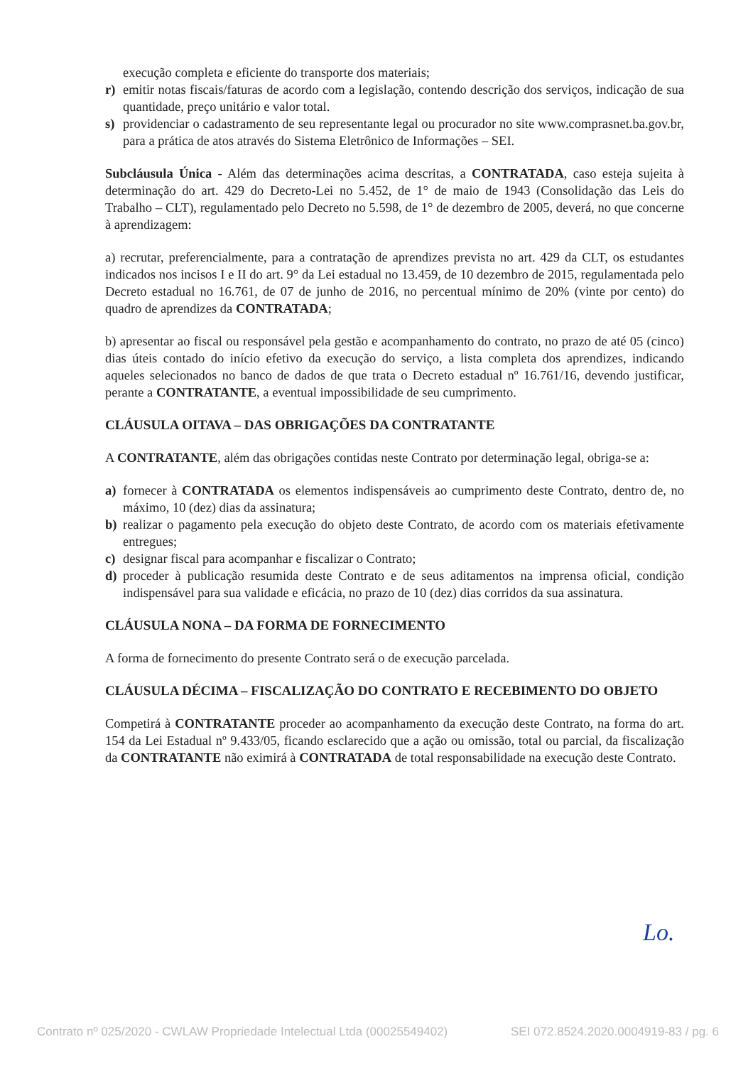execução completa e eficiente do transporte dos materiais;
r) emitir notas fiscais/faturas de acordo com a legislação, contendo descrição dos serviços, indicação de sua quantidade, preço unitário e valor total.
s) providenciar o cadastramento de seu representante legal ou procurador no site www.comprasnet.ba.gov.br, para a prática de atos através do Sistema Eletrônico de Informações – SEI.
Subcláusula Única - Além das determinações acima descritas, a CONTRATADA, caso esteja sujeita à determinação do art. 429 do Decreto-Lei no 5.452, de 1° de maio de 1943 (Consolidação das Leis do Trabalho – CLT), regulamentado pelo Decreto no 5.598, de 1° de dezembro de 2005, deverá, no que concerne à aprendizagem:
a) recrutar, preferencialmente, para a contratação de aprendizes prevista no art. 429 da CLT, os estudantes indicados nos incisos I e II do art. 9° da Lei estadual no 13.459, de 10 dezembro de 2015, regulamentada pelo Decreto estadual no 16.761, de 07 de junho de 2016, no percentual mínimo de 20% (vinte por cento) do quadro de aprendizes da CONTRATADA;
b) apresentar ao fiscal ou responsável pela gestão e acompanhamento do contrato, no prazo de até 05 (cinco) dias úteis contado do início efetivo da execução do serviço, a lista completa dos aprendizes, indicando aqueles selecionados no banco de dados de que trata o Decreto estadual nº 16.761/16, devendo justificar, perante a CONTRATANTE, a eventual impossibilidade de seu cumprimento.
CLÁUSULA OITAVA – DAS OBRIGAÇÕES DA CONTRATANTE
A CONTRATANTE, além das obrigações contidas neste Contrato por determinação legal, obriga-se a:
a) fornecer à CONTRATADA os elementos indispensáveis ao cumprimento deste Contrato, dentro de, no máximo, 10 (dez) dias da assinatura;
b) realizar o pagamento pela execução do objeto deste Contrato, de acordo com os materiais efetivamente entregues;
c) designar fiscal para acompanhar e fiscalizar o Contrato;
d) proceder à publicação resumida deste Contrato e de seus aditamentos na imprensa oficial, condição indispensável para sua validade e eficácia, no prazo de 10 (dez) dias corridos da sua assinatura.
CLÁUSULA NONA – DA FORMA DE FORNECIMENTO
A forma de fornecimento do presente Contrato será o de execução parcelada.
CLÁUSULA DÉCIMA – FISCALIZAÇÃO DO CONTRATO E RECEBIMENTO DO OBJETO
Competirá à CONTRATANTE proceder ao acompanhamento da execução deste Contrato, na forma do art. 154 da Lei Estadual nº 9.433/05, ficando esclarecido que a ação ou omissão, total ou parcial, da fiscalização da CONTRATANTE não eximirá à CONTRATADA de total responsabilidade na execução deste Contrato.
Lo.
Contrato nº 025/2020 - CWLAW Propriedade Intelectual Ltda (00025549402) SEI 072.8524.2020.0004919-83 / pg. 6